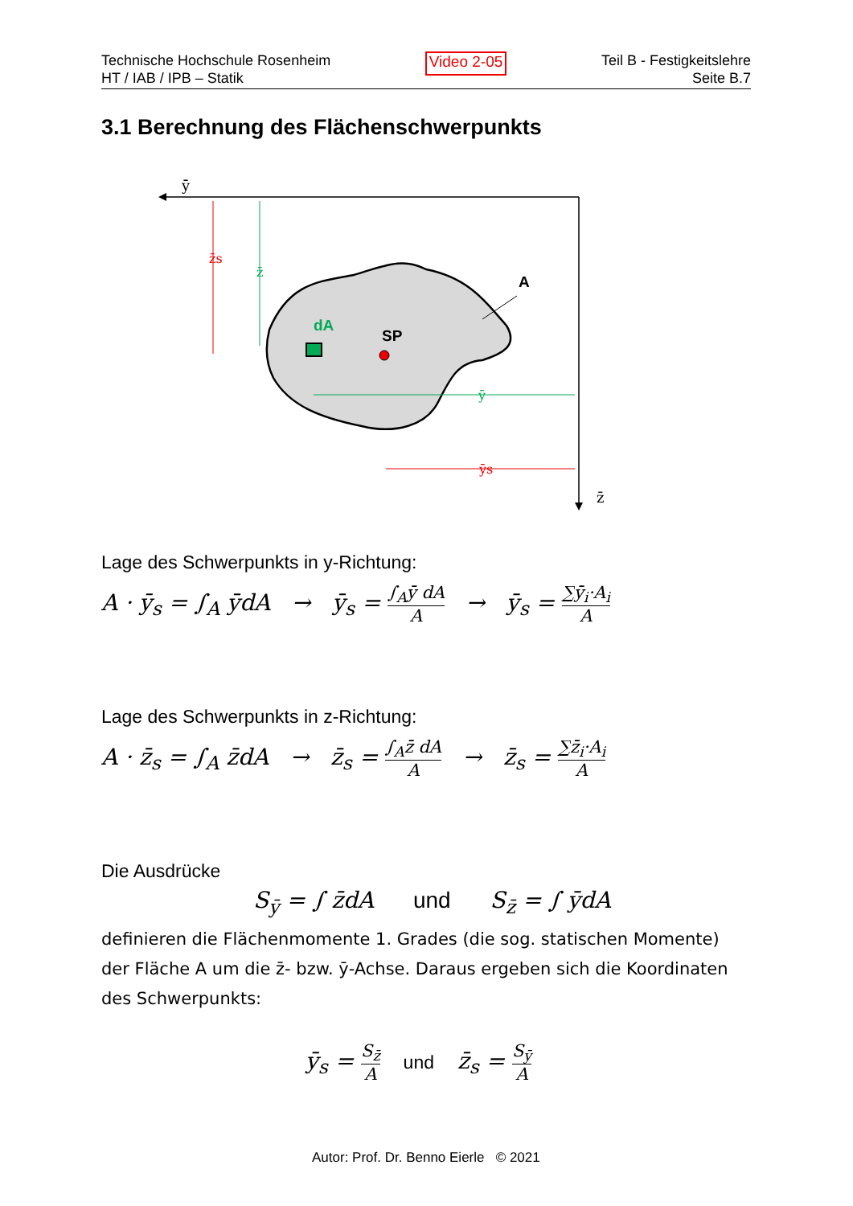Technische Hochschule Rosenheim
HT / IAB / IPB – Statik
Video 2-05
Teil B - Festigkeitslehre
Seite B.7
3.1 Berechnung des Flächenschwerpunkts
ȳ
z̄
A
dA
SP
z̄s
z̄
ȳ
ȳs
Lage des Schwerpunkts in y-Richtung:
A · ȳ<sub>s</sub> = ∫<sub>A</sub> ȳdA → ȳ<sub>s</sub> = ∫<sub>A</sub>ȳ dA A → ȳ<sub>s</sub> = ∑ȳ<sub>i</sub>·A<sub>i</sub> A
Lage des Schwerpunkts in z-Richtung:
A · z̄<sub>s</sub> = ∫<sub>A</sub> z̄dA → z̄<sub>s</sub> = ∫<sub>A</sub>z̄ dA A → z̄<sub>s</sub> = ∑z̄<sub>i</sub>·A<sub>i</sub> A
Die Ausdrücke
S<sub>ȳ</sub> = ∫ z̄dA und S<sub>z̄</sub> = ∫ ȳdA
definieren die Flächenmomente 1. Grades (die sog. statischen Momente) der Fläche A um die z̄- bzw. ȳ-Achse. Daraus ergeben sich die Koordinaten des Schwerpunkts:
ȳ<sub>s</sub> = S<sub>z̄</sub> A und z̄<sub>s</sub> = S<sub>ȳ</sub> A
Autor: Prof. Dr. Benno Eierle © 2021